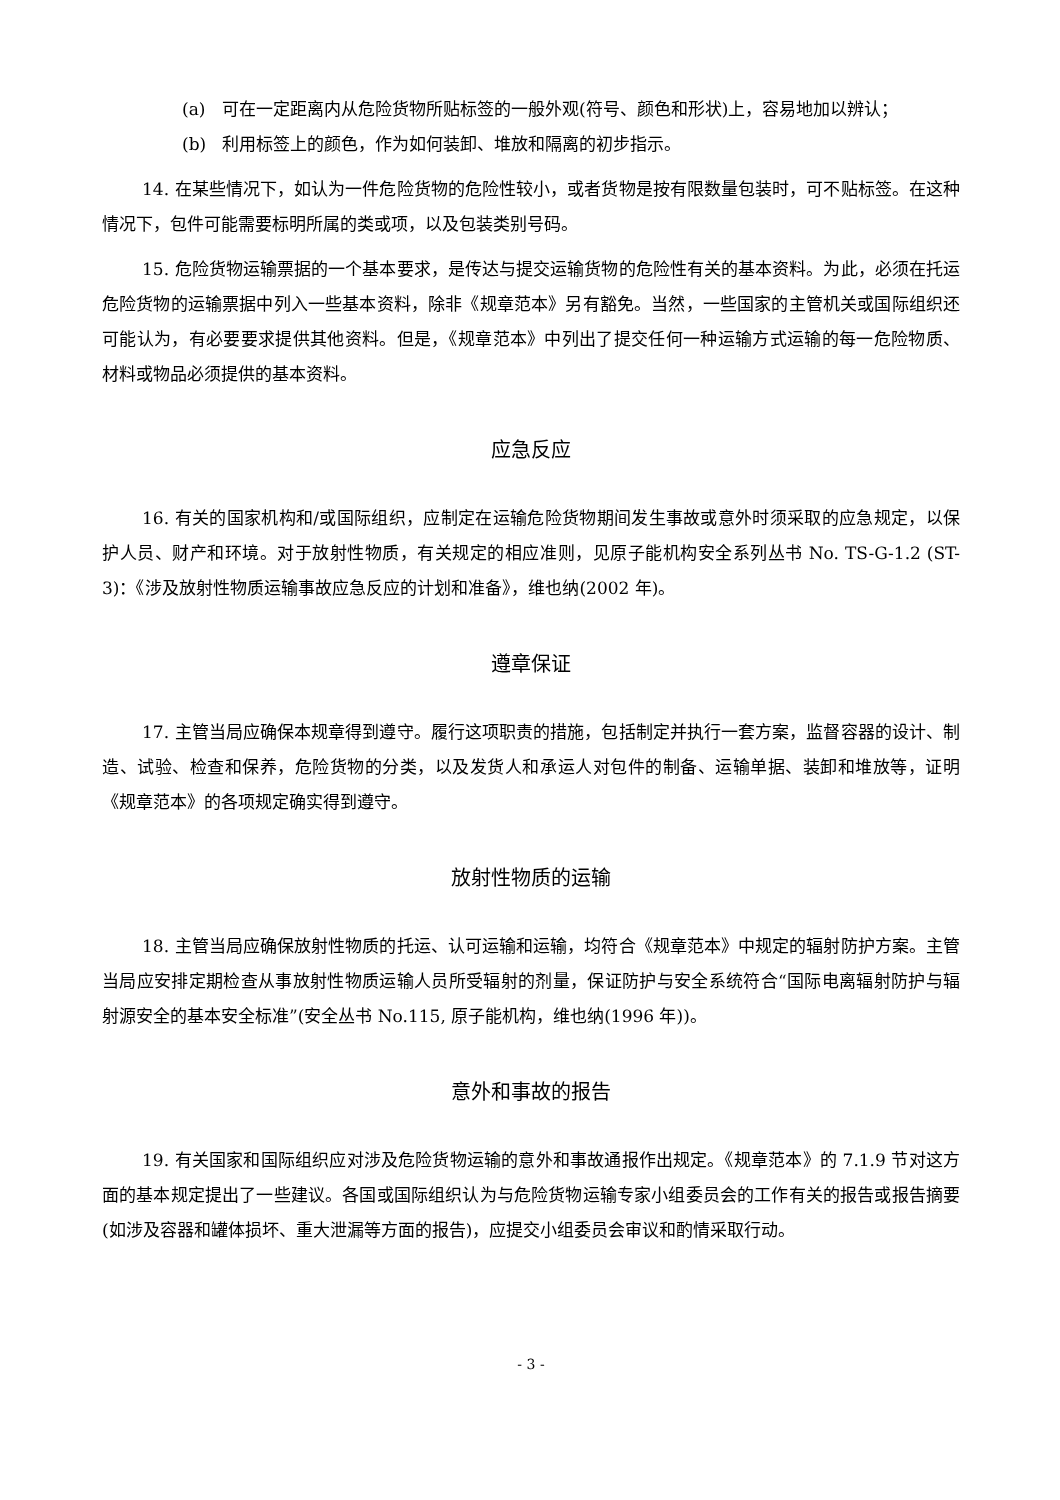(a) 可在一定距离内从危险货物所贴标签的一般外观(符号、颜色和形状)上，容易地加以辨认；
(b) 利用标签上的颜色，作为如何装卸、堆放和隔离的初步指示。
14. 在某些情况下，如认为一件危险货物的危险性较小，或者货物是按有限数量包装时，可不贴标签。在这种情况下，包件可能需要标明所属的类或项，以及包装类别号码。
15. 危险货物运输票据的一个基本要求，是传达与提交运输货物的危险性有关的基本资料。为此，必须在托运危险货物的运输票据中列入一些基本资料，除非《规章范本》另有豁免。当然，一些国家的主管机关或国际组织还可能认为，有必要要求提供其他资料。但是，《规章范本》中列出了提交任何一种运输方式运输的每一危险物质、材料或物品必须提供的基本资料。
应急反应
16. 有关的国家机构和/或国际组织，应制定在运输危险货物期间发生事故或意外时须采取的应急规定，以保护人员、财产和环境。对于放射性物质，有关规定的相应准则，见原子能机构安全系列丛书 No. TS-G-1.2 (ST-3)：《涉及放射性物质运输事故应急反应的计划和准备》，维也纳(2002 年)。
遵章保证
17. 主管当局应确保本规章得到遵守。履行这项职责的措施，包括制定并执行一套方案，监督容器的设计、制造、试验、检查和保养，危险货物的分类，以及发货人和承运人对包件的制备、运输单据、装卸和堆放等，证明《规章范本》的各项规定确实得到遵守。
放射性物质的运输
18. 主管当局应确保放射性物质的托运、认可运输和运输，均符合《规章范本》中规定的辐射防护方案。主管当局应安排定期检查从事放射性物质运输人员所受辐射的剂量，保证防护与安全系统符合“国际电离辐射防护与辐射源安全的基本安全标准”(安全丛书 No.115, 原子能机构，维也纳(1996 年))。
意外和事故的报告
19. 有关国家和国际组织应对涉及危险货物运输的意外和事故通报作出规定。《规章范本》的 7.1.9 节对这方面的基本规定提出了一些建议。各国或国际组织认为与危险货物运输专家小组委员会的工作有关的报告或报告摘要(如涉及容器和罐体损坏、重大泄漏等方面的报告)，应提交小组委员会审议和酌情采取行动。
- 3 -